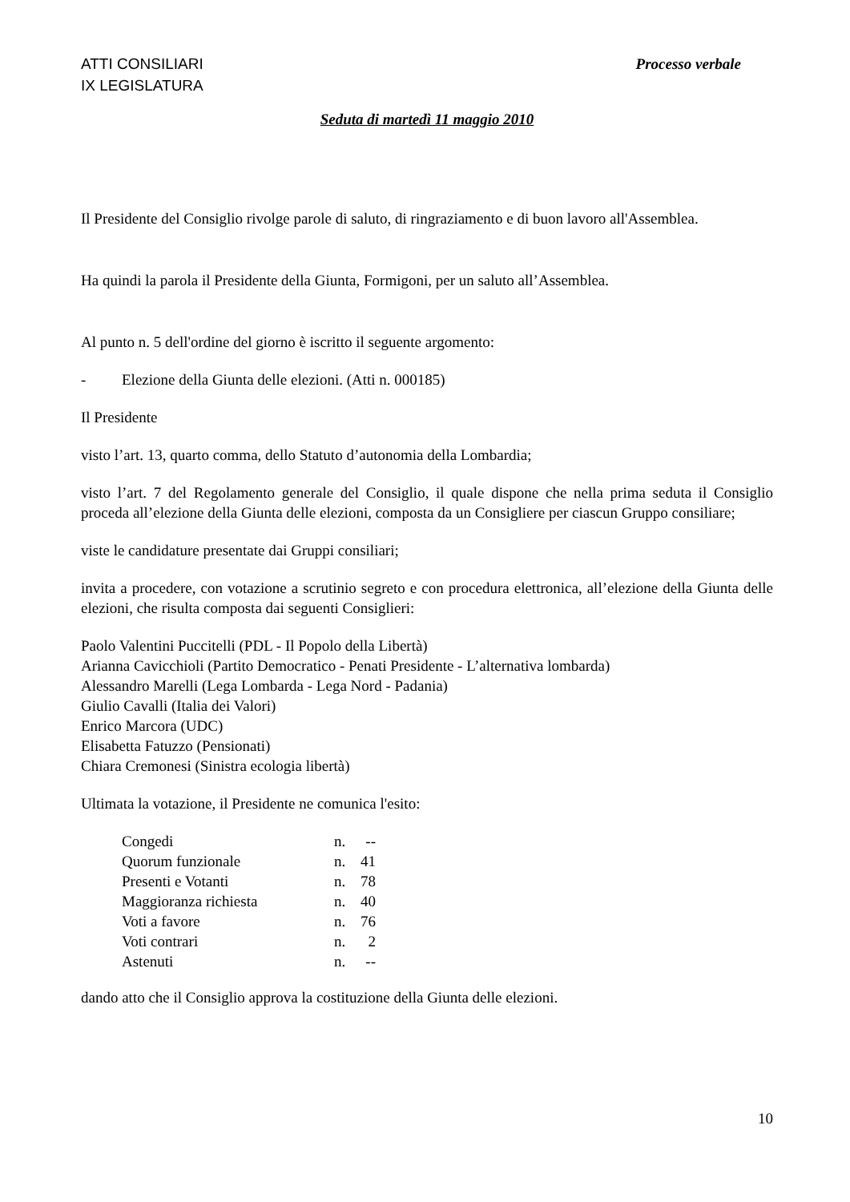ATTI CONSILIARI
IX LEGISLATURA
Processo verbale
Seduta di martedì 11 maggio 2010
Il Presidente del Consiglio rivolge parole di saluto, di ringraziamento e di buon lavoro all'Assemblea.
Ha quindi la parola il Presidente della Giunta, Formigoni, per un saluto all’Assemblea.
Al punto n. 5 dell'ordine del giorno è iscritto il seguente argomento:
- Elezione della Giunta delle elezioni. (Atti n. 000185)
Il Presidente
visto l’art. 13, quarto comma, dello Statuto d’autonomia della Lombardia;
visto l’art. 7 del Regolamento generale del Consiglio, il quale dispone che nella prima seduta il Consiglio proceda all’elezione della Giunta delle elezioni, composta da un Consigliere per ciascun Gruppo consiliare;
viste le candidature presentate dai Gruppi consiliari;
invita a procedere, con votazione a scrutinio segreto e con procedura elettronica, all’elezione della Giunta delle elezioni, che risulta composta dai seguenti Consiglieri:
Paolo Valentini Puccitelli (PDL - Il Popolo della Libertà)
Arianna Cavicchioli (Partito Democratico - Penati Presidente - L’alternativa lombarda)
Alessandro Marelli (Lega Lombarda - Lega Nord - Padania)
Giulio Cavalli (Italia dei Valori)
Enrico Marcora (UDC)
Elisabetta Fatuzzo (Pensionati)
Chiara Cremonesi (Sinistra ecologia libertà)
Ultimata la votazione, il Presidente ne comunica l'esito:
| Congedi | n. | -- |
| Quorum funzionale | n. | 41 |
| Presenti e Votanti | n. | 78 |
| Maggioranza richiesta | n. | 40 |
| Voti a favore | n. | 76 |
| Voti contrari | n. | 2 |
| Astenuti | n. | -- |
dando atto che il Consiglio approva la costituzione della Giunta delle elezioni.
10